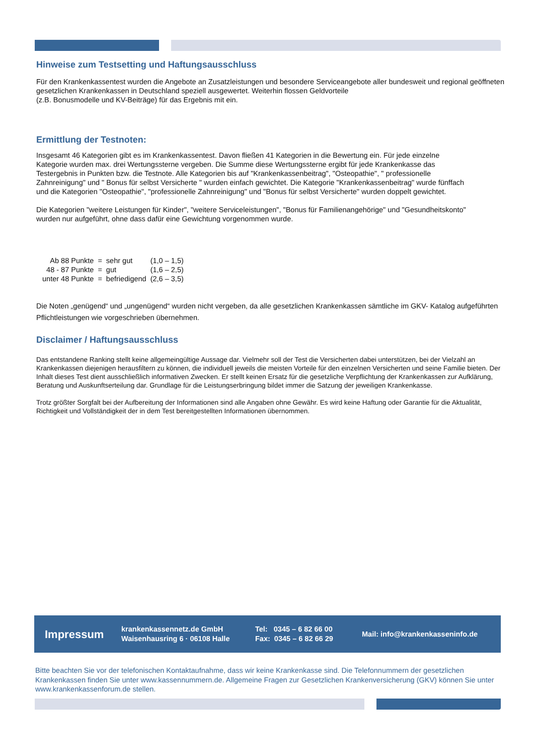Hinweise zum Testsetting und Haftungsausschluss
Für den Krankenkassentest wurden die Angebote an Zusatzleistungen und besondere Serviceangebote aller bundesweit und regional geöffneten gesetzlichen Krankenkassen in Deutschland speziell ausgewertet. Weiterhin flossen Geldvorteile
(z.B. Bonusmodelle und KV-Beiträge) für das Ergebnis mit ein.
Ermittlung der Testnoten:
Insgesamt 46 Kategorien gibt es im Krankenkassentest. Davon fließen 41 Kategorien in die Bewertung ein. Für jede einzelne Kategorie wurden max. drei Wertungssterne vergeben. Die Summe diese Wertungssterne ergibt für jede Krankenkasse das Testergebnis in Punkten bzw. die Testnote. Alle Kategorien bis auf "Krankenkassenbeitrag", "Osteopathie", " professionelle Zahnreinigung" und " Bonus für selbst Versicherte " wurden einfach gewichtet. Die Kategorie "Krankenkassenbeitrag" wurde fünffach und die Kategorien "Osteopathie", "professionelle Zahnreinigung" und "Bonus für selbst Versicherte" wurden doppelt gewichtet.
Die Kategorien "weitere Leistungen für Kinder", "weitere Serviceleistungen", "Bonus für Familienangehörige" und "Gesundheitskonto" wurden nur aufgeführt, ohne dass dafür eine Gewichtung vorgenommen wurde.
| Ab 88 Punkte | = | sehr gut | (1,0 – 1,5) |
| 48 - 87 Punkte | = | gut | (1,6 – 2,5) |
| unter 48 Punkte | = | befriedigend | (2,6 – 3,5) |
Die Noten „genügend“ und „ungenügend“ wurden nicht vergeben, da alle gesetzlichen Krankenkassen sämtliche im GKV- Katalog aufgeführten Pflichtleistungen wie vorgeschrieben übernehmen.
Disclaimer / Haftungsausschluss
Das entstandene Ranking stellt keine allgemeingültige Aussage dar. Vielmehr soll der Test die Versicherten dabei unterstützen, bei der Vielzahl an Krankenkassen diejenigen herausfiltern zu können, die individuell jeweils die meisten Vorteile für den einzelnen Versicherten und seine Familie bieten. Der Inhalt dieses Test dient ausschließlich informativen Zwecken. Er stellt keinen Ersatz für die gesetzliche Verpflichtung der Krankenkassen zur Aufklärung, Beratung und Auskunftserteilung dar. Grundlage für die Leistungserbringung bildet immer die Satzung der jeweiligen Krankenkasse.
Trotz größter Sorgfalt bei der Aufbereitung der Informationen sind alle Angaben ohne Gewähr. Es wird keine Haftung oder Garantie für die Aktualität, Richtigkeit und Vollständigkeit der in dem Test bereitgestellten Informationen übernommen.
Impressum
krankenkassennetz.de GmbH
Waisenhausring 6 · 06108 Halle
Tel: 0345 – 6 82 66 00
Fax: 0345 – 6 82 66 29
Mail: info@krankenkasseninfo.de
Bitte beachten Sie vor der telefonischen Kontaktaufnahme, dass wir keine Krankenkasse sind. Die Telefonnummern der gesetzlichen Krankenkassen finden Sie unter www.kassennummern.de. Allgemeine Fragen zur Gesetzlichen Krankenversicherung (GKV) können Sie unter www.krankenkassenforum.de stellen.